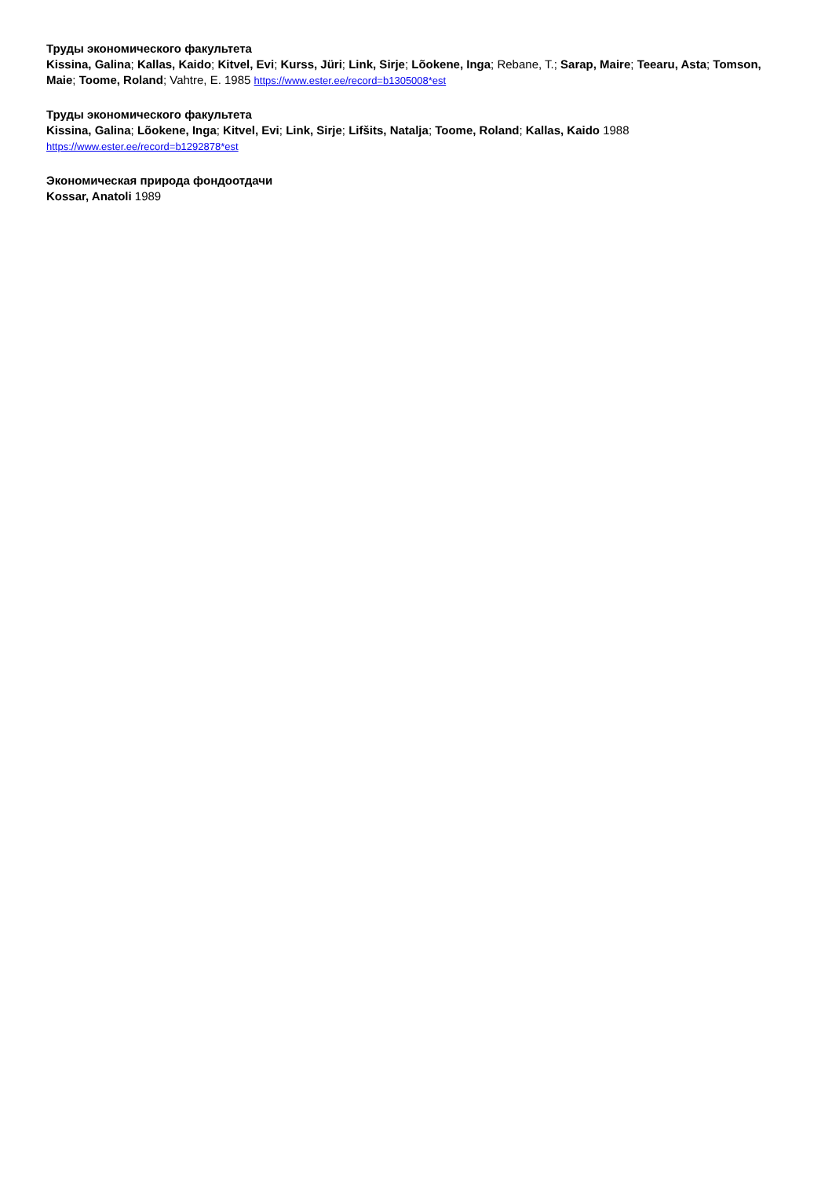Труды экономического факультета
Kissina, Galina; Kallas, Kaido; Kitvel, Evi; Kurss, Jüri; Link, Sirje; Lõokene, Inga; Rebane, T.; Sarap, Maire; Teearu, Asta; Tomson, Maie; Toome, Roland; Vahtre, E. 1985 https://www.ester.ee/record=b1305008*est
Труды экономического факультета
Kissina, Galina; Lõokene, Inga; Kitvel, Evi; Link, Sirje; Lifšits, Natalja; Toome, Roland; Kallas, Kaido 1988
https://www.ester.ee/record=b1292878*est
Экономическая природа фондоотдачи
Kossar, Anatoli 1989